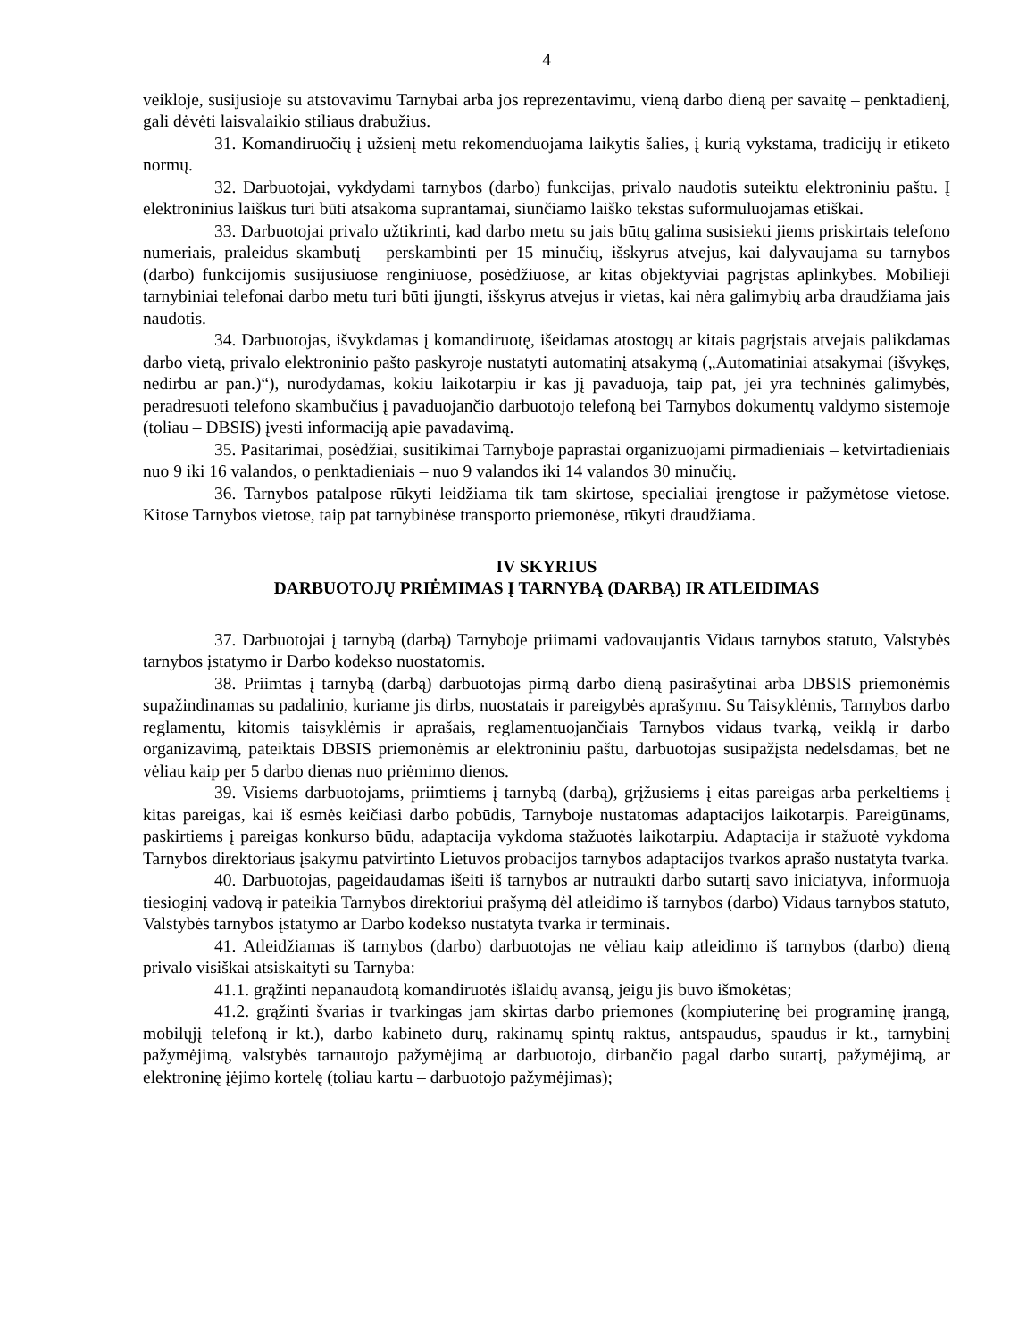4
veikloje, susijusioje su atstovavimu Tarnybai arba jos reprezentavimu, vieną darbo dieną per savaitę – penktadienį, gali dėvėti laisvalaikio stiliaus drabužius.
31. Komandiruočių į užsienį metu rekomenduojama laikytis šalies, į kurią vykstama, tradicijų ir etiketo normų.
32. Darbuotojai, vykdydami tarnybos (darbo) funkcijas, privalo naudotis suteiktu elektroniniu paštu. Į elektroninius laiškus turi būti atsakoma suprantamai, siunčiamo laiško tekstas suformuluojamas etiškai.
33. Darbuotojai privalo užtikrinti, kad darbo metu su jais būtų galima susisiekti jiems priskirtais telefono numeriais, praleidus skambutį – perskambinti per 15 minučių, išskyrus atvejus, kai dalyvaujama su tarnybos (darbo) funkcijomis susijusiuose renginiuose, posėdžiuose, ar kitas objektyviai pagrįstas aplinkybes. Mobilieji tarnybiniai telefonai darbo metu turi būti įjungti, išskyrus atvejus ir vietas, kai nėra galimybių arba draudžiama jais naudotis.
34. Darbuotojas, išvykdamas į komandiruotę, išeidamas atostogų ar kitais pagrįstais atvejais palikdamas darbo vietą, privalo elektroninio pašto paskyroje nustatyti automatinį atsakymą („Automatiniai atsakymai (išvykęs, nedirbu ar pan.)“), nurodydamas, kokiu laikotarpiu ir kas jį pavaduoja, taip pat, jei yra techninės galimybės, peradresuoti telefono skambučius į pavaduojančio darbuotojo telefoną bei Tarnybos dokumentų valdymo sistemoje (toliau – DBSIS) įvesti informaciją apie pavadavimą.
35. Pasitarimai, posėdžiai, susitikimai Tarnyboje paprastai organizuojami pirmadieniais – ketvirtadieniais nuo 9 iki 16 valandos, o penktadieniais – nuo 9 valandos iki 14 valandos 30 minučių.
36. Tarnybos patalpose rūkyti leidžiama tik tam skirtose, specialiai įrengtose ir pažymėtose vietose. Kitose Tarnybos vietose, taip pat tarnybinėse transporto priemonėse, rūkyti draudžiama.
IV SKYRIUS
DARBUOTOJŲ PRIĖMIMAS Į TARNYBĄ (DARBĄ) IR ATLEIDIMAS
37. Darbuotojai į tarnybą (darbą) Tarnyboje priimami vadovaujantis Vidaus tarnybos statuto, Valstybės tarnybos įstatymo ir Darbo kodekso nuostatomis.
38. Priimtas į tarnybą (darbą) darbuotojas pirmą darbo dieną pasirašytinai arba DBSIS priemonėmis supažindinamas su padalinio, kuriame jis dirbs, nuostatais ir pareigybės aprašymu. Su Taisyklėmis, Tarnybos darbo reglamentu, kitomis taisyklėmis ir aprašais, reglamentuojančiais Tarnybos vidaus tvarką, veiklą ir darbo organizavimą, pateiktais DBSIS priemonėmis ar elektroniniu paštu, darbuotojas susipažįsta nedelsdamas, bet ne vėliau kaip per 5 darbo dienas nuo priėmimo dienos.
39. Visiems darbuotojams, priimtiems į tarnybą (darbą), grįžusiems į eitas pareigas arba perkeltiems į kitas pareigas, kai iš esmės keičiasi darbo pobūdis, Tarnyboje nustatomas adaptacijos laikotarpis. Pareigūnams, paskirtiems į pareigas konkurso būdu, adaptacija vykdoma stažuotės laikotarpiu. Adaptacija ir stažuotė vykdoma Tarnybos direktoriaus įsakymu patvirtinto Lietuvos probacijos tarnybos adaptacijos tvarkos aprašo nustatyta tvarka.
40. Darbuotojas, pageidaudamas išeiti iš tarnybos ar nutraukti darbo sutartį savo iniciatyva, informuoja tiesioginį vadovą ir pateikia Tarnybos direktoriui prašymą dėl atleidimo iš tarnybos (darbo) Vidaus tarnybos statuto, Valstybės tarnybos įstatymo ar Darbo kodekso nustatyta tvarka ir terminais.
41. Atleidžiamas iš tarnybos (darbo) darbuotojas ne vėliau kaip atleidimo iš tarnybos (darbo) dieną privalo visiškai atsiskaityti su Tarnyba:
41.1. grąžinti nepanaudotą komandiruotės išlaidų avansą, jeigu jis buvo išmokėtas;
41.2. grąžinti švarias ir tvarkingas jam skirtas darbo priemones (kompiuterinę bei programinę įrangą, mobilųjį telefoną ir kt.), darbo kabineto durų, rakinamų spintų raktus, antspaudus, spaudus ir kt., tarnybinį pažymėjimą, valstybės tarnautojo pažymėjimą ar darbuotojo, dirbančio pagal darbo sutartį, pažymėjimą, ar elektroninę įėjimo kortelę (toliau kartu – darbuotojo pažymėjimas);